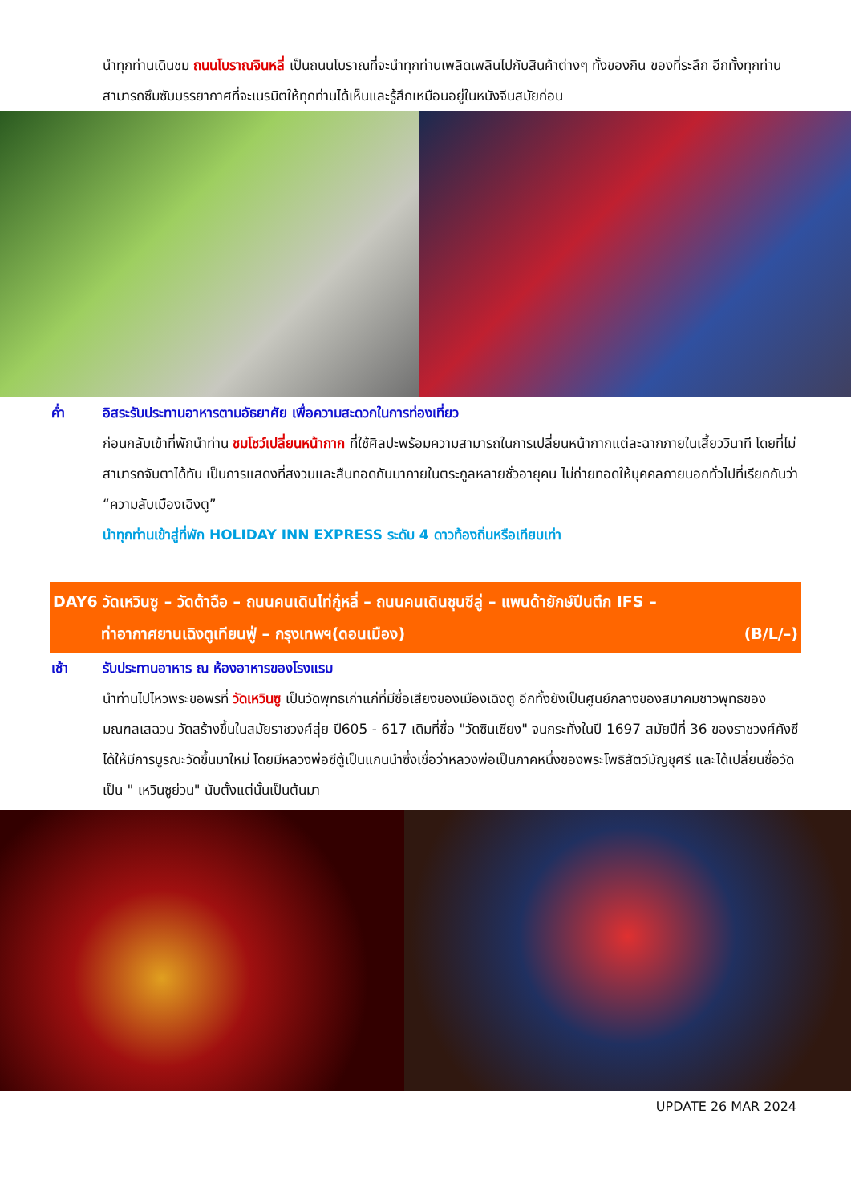นำทุกท่านเดินชม ถนนโบราณจินหลี่ เป็นถนนโบราณที่จะนำทุกท่านเพลิดเพลินไปกับสินค้าต่างๆ ทั้งของกิน ของที่ระลึก อีกทั้งทุกท่านสามารถซึมซับบรรยากาศที่จะเนรมิตให้ทุกท่านได้เห็นและรู้สึกเหมือนอยู่ในหนังจีนสมัยก่อน
ค่ำ อิสระรับประทานอาหารตามอัธยาศัย เพื่อความสะดวกในการท่องเที่ยว
ก่อนกลับเข้าที่พักนำท่าน ชมโชว์เปลี่ยนหน้ากาก ที่ใช้ศิลปะพร้อมความสามารถในการเปลี่ยนหน้ากากแต่ละฉากภายในเสี้ยววินาที โดยที่ไม่สามารถจับตาได้ทัน เป็นการแสดงที่สงวนและสืบทอดกันมาภายในตระกูลหลายชั่วอายุคน ไม่ถ่ายทอดให้บุคคลภายนอกทั่วไปที่เรียกกันว่า “ความลับเมืองเฉิงตู”
นำทุกท่านเข้าสู่ที่พัก HOLIDAY INN EXPRESS ระดับ 4 ดาวท้องถิ่นหรือเทียบเท่า
DAY6 วัดเหวินซู – วัดต้าฉือ – ถนนคนเดินไท่กู๋หลี่ – ถนนคนเดินชุนซีลู่ – แพนด้ายักษ์ปีนตึก IFS –
ท่าอากาศยานเฉิงตูเทียนฟู่ – กรุงเทพฯ(ดอนเมือง) (B/L/–)
เช้า รับประทานอาหาร ณ ห้องอาหารของโรงแรม
นำท่านไปไหวพระขอพรที่ วัดเหวินซู เป็นวัดพุทธเก่าแก่ที่มีชื่อเสียงของเมืองเฉิงตู อีกทั้งยังเป็นศูนย์กลางของสมาคมชาวพุทธของมณฑลเสฉวน วัดสร้างขึ้นในสมัยราชวงศ์สุ่ย ปี605 - 617 เดิมที่ชื่อ "วัดซินเซียง" จนกระทั่งในปี 1697 สมัยปีที่ 36 ของราชวงศ์คังซี ได้ให้มีการบูรณะวัดขึ้นมาใหม่ โดยมีหลวงพ่อซีตู้เป็นแกนนำซึ่งเชื่อว่าหลวงพ่อเป็นภาคหนึ่งของพระโพธิสัตว์มัญชุศรี และได้เปลี่ยนชื่อวัดเป็น " เหวินซูย่วน" นับตั้งแต่นั้นเป็นต้นมา
UPDATE 26 MAR 2024